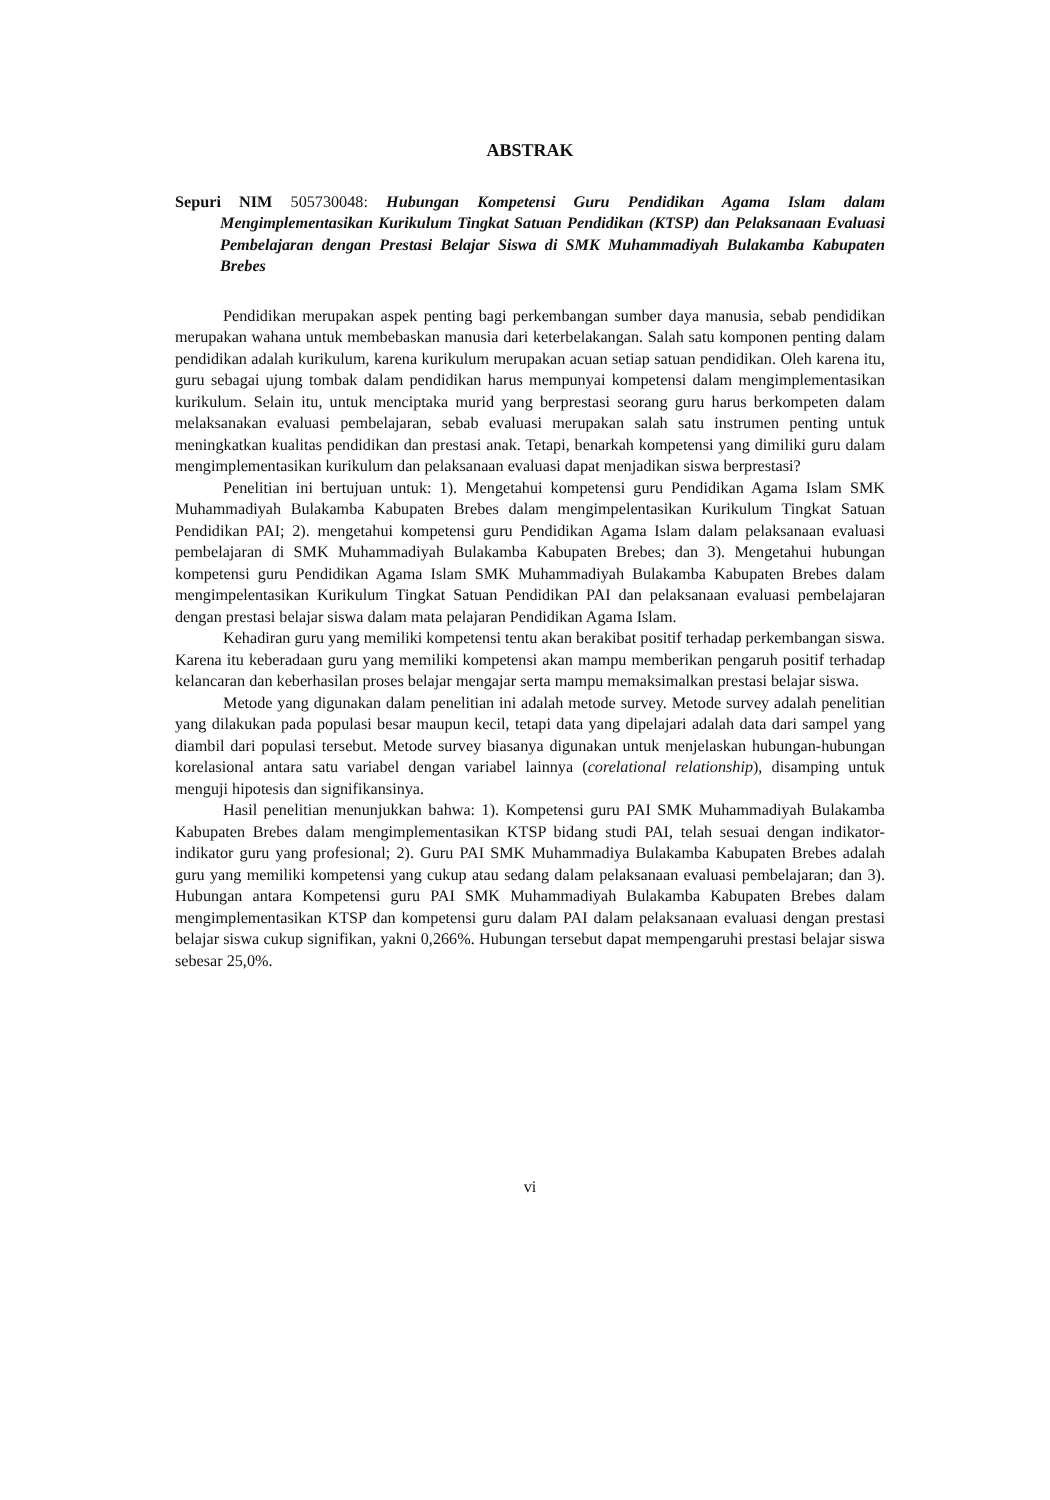ABSTRAK
Sepuri NIM 505730048: Hubungan Kompetensi Guru Pendidikan Agama Islam dalam Mengimplementasikan Kurikulum Tingkat Satuan Pendidikan (KTSP) dan Pelaksanaan Evaluasi Pembelajaran dengan Prestasi Belajar Siswa di SMK Muhammadiyah Bulakamba Kabupaten Brebes
Pendidikan merupakan aspek penting bagi perkembangan sumber daya manusia, sebab pendidikan merupakan wahana untuk membebaskan manusia dari keterbelakangan. Salah satu komponen penting dalam pendidikan adalah kurikulum, karena kurikulum merupakan acuan setiap satuan pendidikan. Oleh karena itu, guru sebagai ujung tombak dalam pendidikan harus mempunyai kompetensi dalam mengimplementasikan kurikulum. Selain itu, untuk menciptaka murid yang berprestasi seorang guru harus berkompeten dalam melaksanakan evaluasi pembelajaran, sebab evaluasi merupakan salah satu instrumen penting untuk meningkatkan kualitas pendidikan dan prestasi anak. Tetapi, benarkah kompetensi yang dimiliki guru dalam mengimplementasikan kurikulum dan pelaksanaan evaluasi dapat menjadikan siswa berprestasi?
Penelitian ini bertujuan untuk: 1). Mengetahui kompetensi guru Pendidikan Agama Islam SMK Muhammadiyah Bulakamba Kabupaten Brebes dalam mengimpelentasikan Kurikulum Tingkat Satuan Pendidikan PAI; 2). mengetahui kompetensi guru Pendidikan Agama Islam dalam pelaksanaan evaluasi pembelajaran di SMK Muhammadiyah Bulakamba Kabupaten Brebes; dan 3). Mengetahui hubungan kompetensi guru Pendidikan Agama Islam SMK Muhammadiyah Bulakamba Kabupaten Brebes dalam mengimpelentasikan Kurikulum Tingkat Satuan Pendidikan PAI dan pelaksanaan evaluasi pembelajaran dengan prestasi belajar siswa dalam mata pelajaran Pendidikan Agama Islam.
Kehadiran guru yang memiliki kompetensi tentu akan berakibat positif terhadap perkembangan siswa. Karena itu keberadaan guru yang memiliki kompetensi akan mampu memberikan pengaruh positif terhadap kelancaran dan keberhasilan proses belajar mengajar serta mampu memaksimalkan prestasi belajar siswa.
Metode yang digunakan dalam penelitian ini adalah metode survey. Metode survey adalah penelitian yang dilakukan pada populasi besar maupun kecil, tetapi data yang dipelajari adalah data dari sampel yang diambil dari populasi tersebut. Metode survey biasanya digunakan untuk menjelaskan hubungan-hubungan korelasional antara satu variabel dengan variabel lainnya (corelational relationship), disamping untuk menguji hipotesis dan signifikansinya.
Hasil penelitian menunjukkan bahwa: 1). Kompetensi guru PAI SMK Muhammadiyah Bulakamba Kabupaten Brebes dalam mengimplementasikan KTSP bidang studi PAI, telah sesuai dengan indikator-indikator guru yang profesional; 2). Guru PAI SMK Muhammadiya Bulakamba Kabupaten Brebes adalah guru yang memiliki kompetensi yang cukup atau sedang dalam pelaksanaan evaluasi pembelajaran; dan 3). Hubungan antara Kompetensi guru PAI SMK Muhammadiyah Bulakamba Kabupaten Brebes dalam mengimplementasikan KTSP dan kompetensi guru dalam PAI dalam pelaksanaan evaluasi dengan prestasi belajar siswa cukup signifikan, yakni 0,266%. Hubungan tersebut dapat mempengaruhi prestasi belajar siswa sebesar 25,0%.
vi